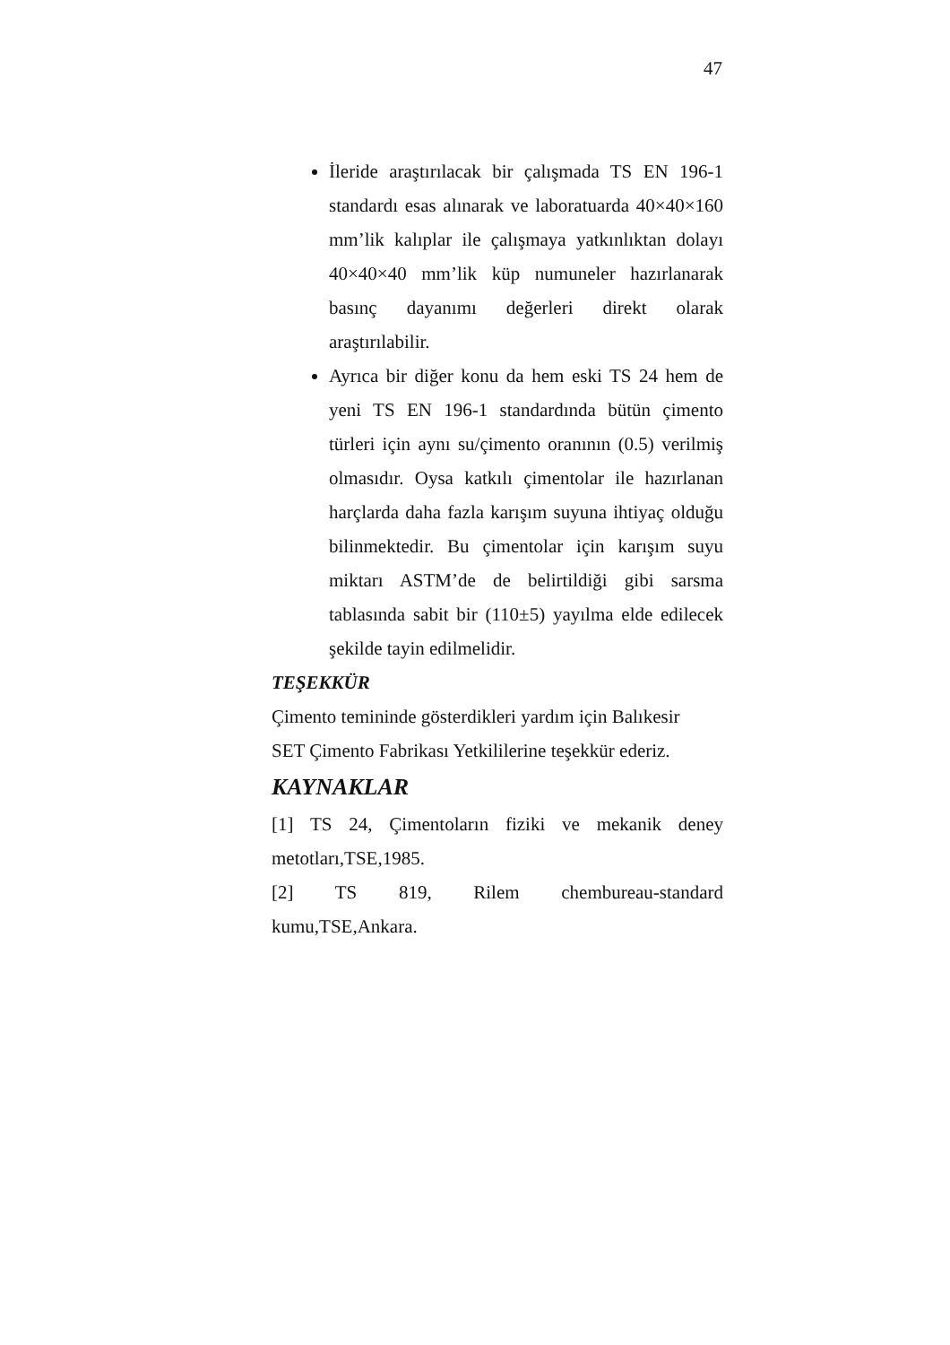47
İleride araştırılacak bir çalışmada TS EN 196-1 standardı esas alınarak ve laboratuarda 40×40×160 mm’lik kalıplar ile çalışmaya yatkınlıktan dolayı 40×40×40 mm’lik küp numuneler hazırlanarak basınç dayanımı değerleri direkt olarak araştırılabilir.
Ayrıca bir diğer konu da hem eski TS 24 hem de yeni TS EN 196-1 standardında bütün çimento türleri için aynı su/çimento oranının (0.5) verilmiş olmasıdır. Oysa katkılı çimentolar ile hazırlanan harçlarda daha fazla karışım suyuna ihtiyaç olduğu bilinmektedir. Bu çimentolar için karışım suyu miktarı ASTM’de de belirtildiği gibi sarsma tablasında sabit bir (110±5) yayılma elde edilecek şekilde tayin edilmelidir.
TEŞEKKÜR
Çimento temininde gösterdikleri yardım için Balıkesir
SET Çimento Fabrikası Yetkililerine teşekkür ederiz.
KAYNAKLAR
[1] TS 24, Çimentoların fiziki ve mekanik deney metotları,TSE,1985.
[2] TS 819, Rilem chembureau-standard kumu,TSE,Ankara.